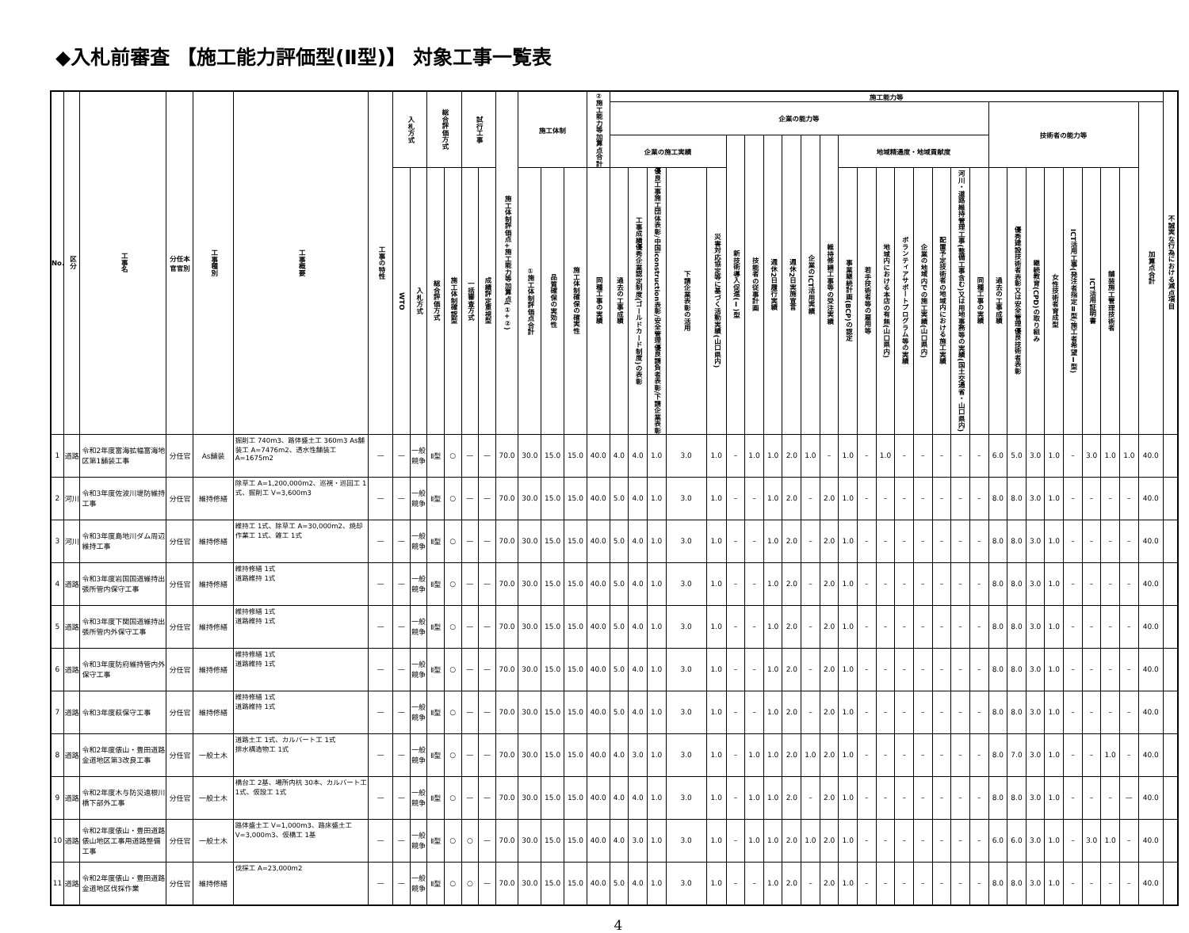◆入札前審査 【施工能力評価型(Ⅱ型)】 対象工事一覧表
| No. | 区分 | 工事名 | 分任本官官別 | 工事種別 | 工事概要 | 工事の特性 | 入札方式 | | 総合評価方式 | | 試行工事 | | 施工体制評価点+施工能力等加算点(①+②) | 施工体制 | | | ②施工能力等加算点合計 | 施工能力等 | | | | | | | | | | | | | | | | | | | | | | | | | | | | 不誠実な行為における減点項目 |
| --- | --- | --- | --- | --- | --- | --- | --- | --- | --- | --- | --- | --- | --- | --- | --- | --- | --- | --- | --- | --- | --- | --- | --- | --- | --- | --- | --- | --- | --- | --- | --- | --- | --- | --- | --- | --- | --- | --- | --- | --- | --- | --- | --- | --- | --- | --- |
| | | | | | | | | | | | | | | | | | | 企業の能力等 | | | | | | | | | | | | | | | | | | | 技術者の能力等 | | | | | | | | 加算点合計 | |
| | | | | | | | | | | | | | | | | | | 企業の施工実績 | | | | | 新技術導入促進(Ⅰ)型 | 技能者の従事計画 | 週休2日履行実績 | 週休2日実施宣言 | 企業のICT活用実績 | 維持修繕工事等の受注実績 | 地域精通度・地域貢献度 | | | | | | | | | | | | | | | | | |
| | | | | | | | WTO | 入札方式 | 総合評価方式 | 施工体制確認型 | 一括審査方式 | 成績評定重視型 | | ①施工体制評価点合計 | 品質確保の実効性 | 施工体制確保の確実性 | 同種工事の実績 | 過去の工事成績 | 工事成績優秀企業認定制度(ゴールドカード制度)の表彰 | 優良工事施工団体表彰/中国iconstruction表彰/安全管理優良請負者表彰/下請企業表彰 | 下請企業表彰の活用 | 災害対応協定等に基づく活動実績(山口県内) | | | | | | | 事業継続計画(BCP)の認定 | 若手技術者等の雇用等 | 地域内における本店の有無(山口県内) | ボランティアサポートプログラム等の実績 | 企業の地域内での施工実績(山口県内) | 配置予定技術者の地域内における施工実績 | 河川・道路維持管理工事(整備工事含む)又は用地事務等の実績(国土交通省・山口県内) | 同種工事の実績 | 過去の工事成績 | 優秀建設技術者表彰又は安全管理優良技術者表彰 | 継続教育(CPD)の取り組み | 女性技術者育成型 | ICT活用工事(発注者指定Ⅱ型/施工者希望Ⅰ型) | ICT活用証明書 | 舗装施工管理技術者 | | | |
| 1 | 道路 | 令和2年度富海拡幅富海地区第1舗装工事 | 分任官 | As舗装 | 掘削工 740m3、路体盛土工 360m3 As舗装工 A=7476m2、透水性舗装工 A=1675m2 | — | — | 一般競争 | Ⅱ型 | ○ | — | — | 70.0 | 30.0 | 15.0 | 15.0 | 40.0 | 4.0 | 4.0 | 1.0 | 3.0 | 1.0 | – | 1.0 | 1.0 | 2.0 | 1.0 | – | 1.0 | – | 1.0 | – | – | – | – | – | 6.0 | 5.0 | 3.0 | 1.0 | – | 3.0 | 1.0 | 1.0 | 40.0 | |
| 2 | 河川 | 令和3年度佐波川堤防維持工事 | 分任官 | 維持修繕 | 除草工 A=1,200,000m2、巡視・巡回工 1式、掘削工 V=3,600m3 | — | — | 一般競争 | Ⅱ型 | ○ | — | — | 70.0 | 30.0 | 15.0 | 15.0 | 40.0 | 5.0 | 4.0 | 1.0 | 3.0 | 1.0 | – | – | 1.0 | 2.0 | – | 2.0 | 1.0 | – | – | – | – | – | – | – | 8.0 | 8.0 | 3.0 | 1.0 | – | – | – | – | 40.0 | |
| 3 | 河川 | 令和3年度島地川ダム周辺維持工事 | 分任官 | 維持修繕 | 維持工 1式、除草工 A=30,000m2、焼却作業工 1式、雑工 1式 | — | — | 一般競争 | Ⅱ型 | ○ | — | — | 70.0 | 30.0 | 15.0 | 15.0 | 40.0 | 5.0 | 4.0 | 1.0 | 3.0 | 1.0 | – | – | 1.0 | 2.0 | – | 2.0 | 1.0 | – | – | – | – | – | – | – | 8.0 | 8.0 | 3.0 | 1.0 | – | – | – | – | 40.0 | |
| 4 | 道路 | 令和3年度岩国国道維持出張所管内保守工事 | 分任官 | 維持修繕 | 維持修繕 1式 道路維持 1式 | — | — | 一般競争 | Ⅱ型 | ○ | — | — | 70.0 | 30.0 | 15.0 | 15.0 | 40.0 | 5.0 | 4.0 | 1.0 | 3.0 | 1.0 | – | – | 1.0 | 2.0 | – | 2.0 | 1.0 | – | – | – | – | – | – | – | 8.0 | 8.0 | 3.0 | 1.0 | – | – | – | – | 40.0 | |
| 5 | 道路 | 令和3年度下関国道維持出張所管内外保守工事 | 分任官 | 維持修繕 | 維持修繕 1式 道路維持 1式 | — | — | 一般競争 | Ⅱ型 | ○ | — | — | 70.0 | 30.0 | 15.0 | 15.0 | 40.0 | 5.0 | 4.0 | 1.0 | 3.0 | 1.0 | – | – | 1.0 | 2.0 | – | 2.0 | 1.0 | – | – | – | – | – | – | – | 8.0 | 8.0 | 3.0 | 1.0 | – | – | – | – | 40.0 | |
| 6 | 道路 | 令和3年度防府維持管内外保守工事 | 分任官 | 維持修繕 | 維持修繕 1式 道路維持 1式 | — | — | 一般競争 | Ⅱ型 | ○ | — | — | 70.0 | 30.0 | 15.0 | 15.0 | 40.0 | 5.0 | 4.0 | 1.0 | 3.0 | 1.0 | – | – | 1.0 | 2.0 | – | 2.0 | 1.0 | – | – | – | – | – | – | – | 8.0 | 8.0 | 3.0 | 1.0 | – | – | – | – | 40.0 | |
| 7 | 道路 | 令和3年度萩保守工事 | 分任官 | 維持修繕 | 維持修繕 1式 道路維持 1式 | — | — | 一般競争 | Ⅱ型 | ○ | — | — | 70.0 | 30.0 | 15.0 | 15.0 | 40.0 | 5.0 | 4.0 | 1.0 | 3.0 | 1.0 | – | – | 1.0 | 2.0 | – | 2.0 | 1.0 | – | – | – | – | – | – | – | 8.0 | 8.0 | 3.0 | 1.0 | – | – | – | – | 40.0 | |
| 8 | 道路 | 令和2年度俵山・豊田道路金道地区第3改良工事 | 分任官 | 一般土木 | 道路土工 1式、カルバート工 1式 排水構造物工 1式 | — | — | 一般競争 | Ⅱ型 | ○ | — | — | 70.0 | 30.0 | 15.0 | 15.0 | 40.0 | 4.0 | 3.0 | 1.0 | 3.0 | 1.0 | – | 1.0 | 1.0 | 2.0 | 1.0 | 2.0 | 1.0 | – | – | – | – | – | – | – | 8.0 | 7.0 | 3.0 | 1.0 | – | – | 1.0 | – | 40.0 | |
| 9 | 道路 | 令和2年度木与防災遠根川橋下部外工事 | 分任官 | 一般土木 | 橋台工 2基、場所内杭 30本、カルバート工 1式、仮設工 1式 | — | — | 一般競争 | Ⅱ型 | ○ | — | — | 70.0 | 30.0 | 15.0 | 15.0 | 40.0 | 4.0 | 4.0 | 1.0 | 3.0 | 1.0 | – | 1.0 | 1.0 | 2.0 | – | 2.0 | 1.0 | – | – | – | – | – | – | – | 8.0 | 8.0 | 3.0 | 1.0 | – | – | – | — | 40.0 | |
| 10 | 道路 | 令和2年度俵山・豊田道路俵山地区工事用道路整備工事 | 分任官 | 一般土木 | 路体盛土工 V=1,000m3、路床盛土工 V=3,000m3、仮橋工 1基 | — | — | 一般競争 | Ⅱ型 | ○ | ○ | — | 70.0 | 30.0 | 15.0 | 15.0 | 40.0 | 4.0 | 3.0 | 1.0 | 3.0 | 1.0 | – | 1.0 | 1.0 | 2.0 | 1.0 | 2.0 | 1.0 | – | – | – | – | – | – | – | 6.0 | 6.0 | 3.0 | 1.0 | – | 3.0 | 1.0 | – | 40.0 | |
| 11 | 道路 | 令和2年度俵山・豊田道路金道地区伐採作業 | 分任官 | 維持修繕 | 伐採工 A=23,000m2 | — | — | 一般競争 | Ⅱ型 | ○ | ○ | — | 70.0 | 30.0 | 15.0 | 15.0 | 40.0 | 5.0 | 4.0 | 1.0 | 3.0 | 1.0 | – | – | 1.0 | 2.0 | – | 2.0 | 1.0 | – | – | – | – | – | – | – | 8.0 | 8.0 | 3.0 | 1.0 | – | – | – | – | 40.0 | |
4